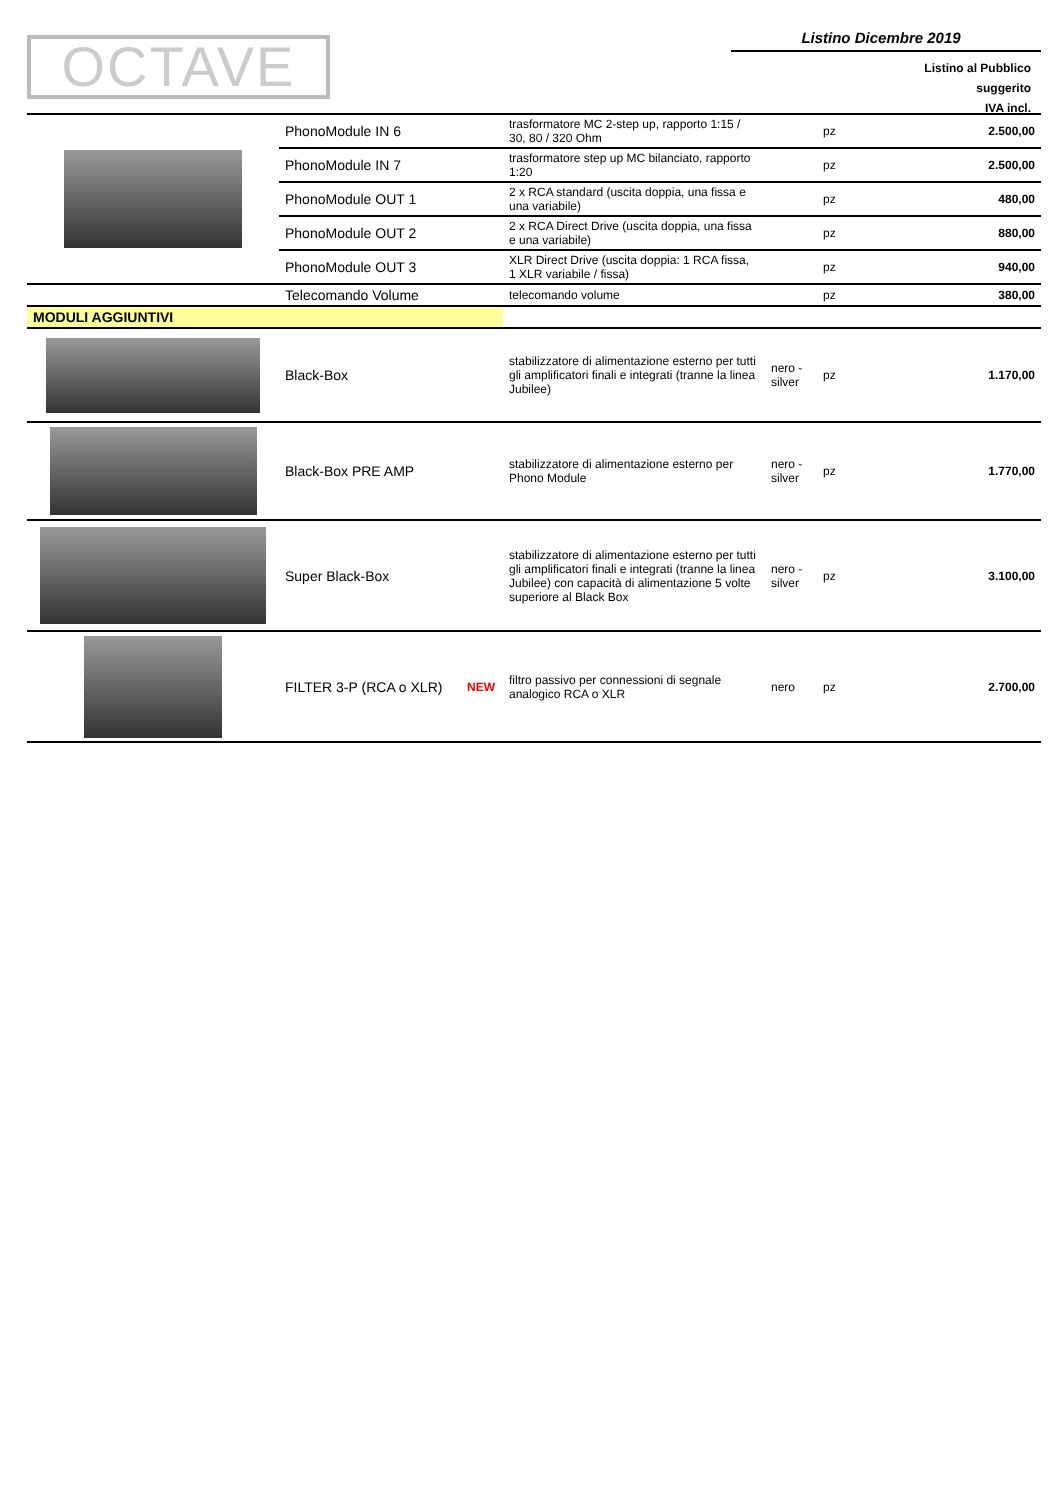OCTAVE
Listino Dicembre 2019
Listino al Pubblico
suggerito
IVA incl.
| | PhonoModule IN 6 | | trasformatore MC 2-step up, rapporto 1:15 / 30, 80 / 320 Ohm | | pz | 2.500,00 |
| | PhonoModule IN 7 | | trasformatore step up MC bilanciato, rapporto 1:20 | | pz | 2.500,00 |
| | PhonoModule OUT 1 | | 2 x RCA standard (uscita doppia, una fissa e una variabile) | | pz | 480,00 |
| | PhonoModule OUT 2 | | 2 x RCA Direct Drive (uscita doppia, una fissa e una variabile) | | pz | 880,00 |
| | PhonoModule OUT 3 | | XLR Direct Drive (uscita doppia: 1 RCA fissa, 1 XLR variabile / fissa) | | pz | 940,00 |
| | Telecomando Volume | | telecomando volume | | pz | 380,00 |
| MODULI AGGIUNTIVI | | | | | | |
| | Black-Box | | stabilizzatore di alimentazione esterno per tutti gli amplificatori finali e integrati (tranne la linea Jubilee) | nero - silver | pz | 1.170,00 |
| | Black-Box PRE AMP | | stabilizzatore di alimentazione esterno per Phono Module | nero - silver | pz | 1.770,00 |
| | Super Black-Box | | stabilizzatore di alimentazione esterno per tutti gli amplificatori finali e integrati (tranne la linea Jubilee) con capacità di alimentazione 5 volte superiore al Black Box | nero - silver | pz | 3.100,00 |
| | FILTER 3-P (RCA o XLR) | NEW | filtro passivo per connessioni di segnale analogico RCA o XLR | nero | pz | 2.700,00 |